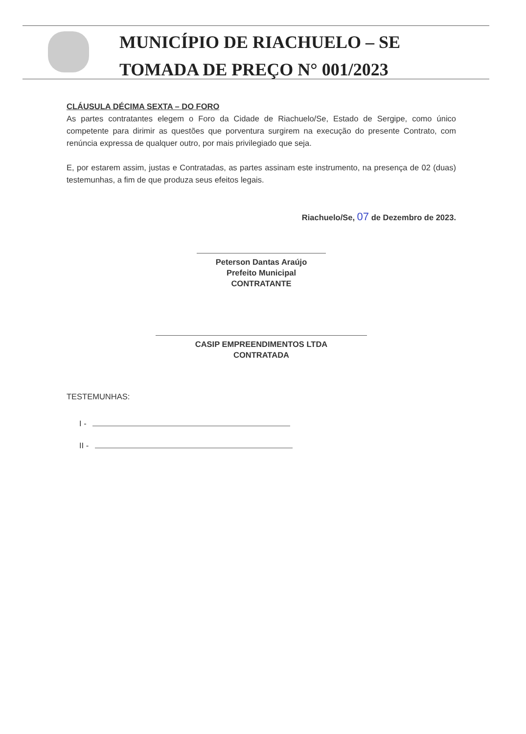MUNICÍPIO DE RIACHUELO – SE
TOMADA DE PREÇO N° 001/2023
CLÁUSULA DÉCIMA SEXTA – DO FORO
As partes contratantes elegem o Foro da Cidade de Riachuelo/Se, Estado de Sergipe, como único competente para dirimir as questões que porventura surgirem na execução do presente Contrato, com renúncia expressa de qualquer outro, por mais privilegiado que seja.
E, por estarem assim, justas e Contratadas, as partes assinam este instrumento, na presença de 02 (duas) testemunhas, a fim de que produza seus efeitos legais.
Riachuelo/Se, 07 de Dezembro de 2023.
Peterson Dantas Araújo
Prefeito Municipal
CONTRATANTE
CASIP EMPREENDIMENTOS LTDA
CONTRATADA
TESTEMUNHAS:
I -
II -